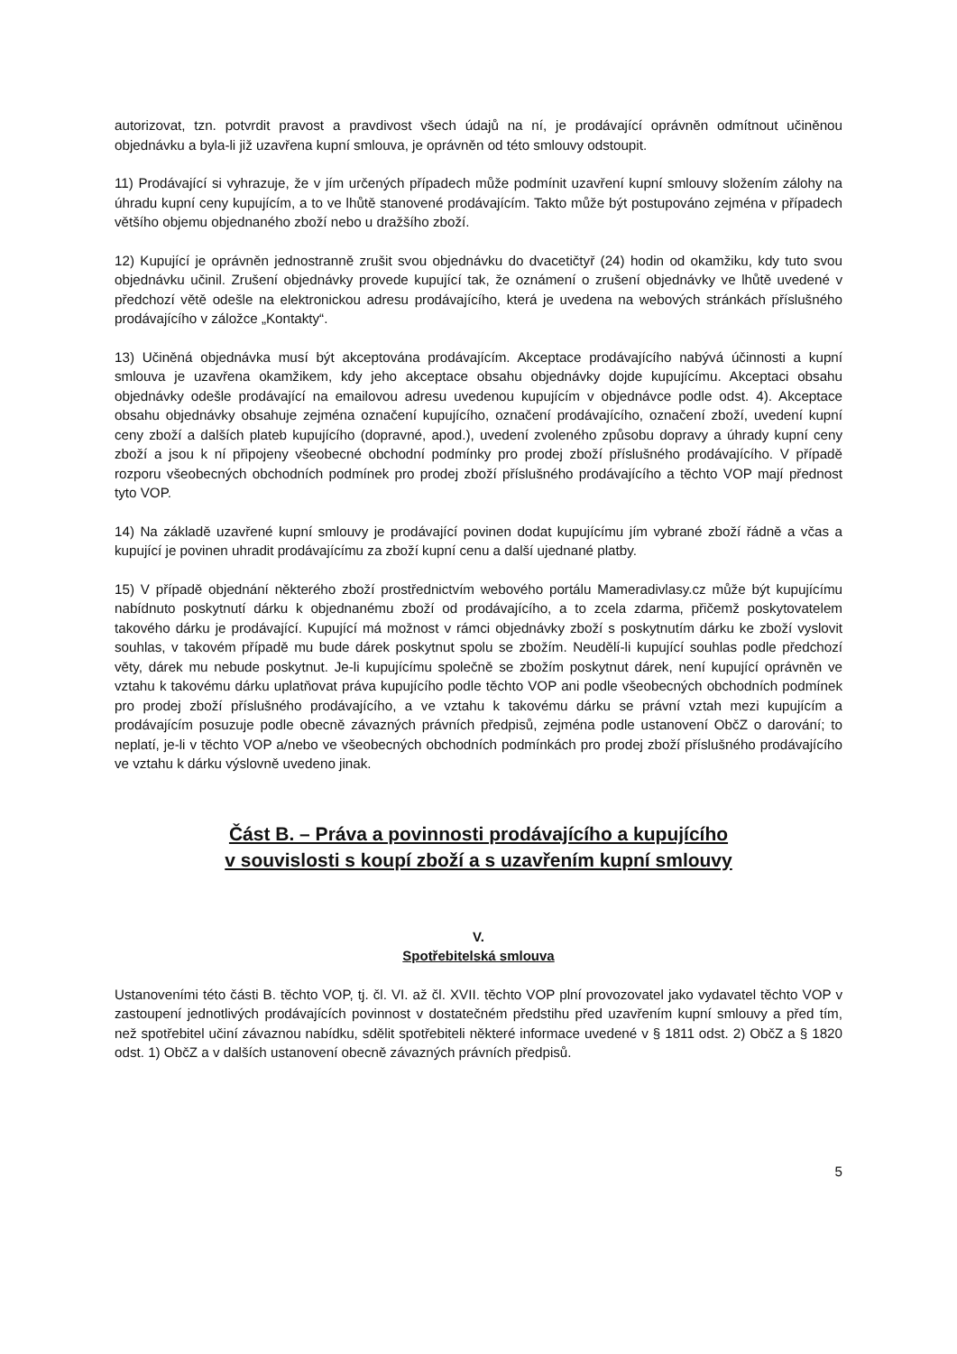autorizovat, tzn. potvrdit pravost a pravdivost všech údajů na ní, je prodávající oprávněn odmítnout učiněnou objednávku a byla-li již uzavřena kupní smlouva, je oprávněn od této smlouvy odstoupit.
11) Prodávající si vyhrazuje, že v jím určených případech může podmínit uzavření kupní smlouvy složením zálohy na úhradu kupní ceny kupujícím, a to ve lhůtě stanovené prodávajícím. Takto může být postupováno zejména v případech většího objemu objednaného zboží nebo u dražšího zboží.
12) Kupující je oprávněn jednostranně zrušit svou objednávku do dvacetičtyř (24) hodin od okamžiku, kdy tuto svou objednávku učinil. Zrušení objednávky provede kupující tak, že oznámení o zrušení objednávky ve lhůtě uvedené v předchozí větě odešle na elektronickou adresu prodávajícího, která je uvedena na webových stránkách příslušného prodávajícího v záložce „Kontakty“.
13) Učiněná objednávka musí být akceptována prodávajícím. Akceptace prodávajícího nabývá účinnosti a kupní smlouva je uzavřena okamžikem, kdy jeho akceptace obsahu objednávky dojde kupujícímu. Akceptaci obsahu objednávky odešle prodávající na emailovou adresu uvedenou kupujícím v objednávce podle odst. 4). Akceptace obsahu objednávky obsahuje zejména označení kupujícího, označení prodávajícího, označení zboží, uvedení kupní ceny zboží a dalších plateb kupujícího (dopravné, apod.), uvedení zvoleného způsobu dopravy a úhrady kupní ceny zboží a jsou k ní připojeny všeobecné obchodní podmínky pro prodej zboží příslušného prodávajícího. V případě rozporu všeobecných obchodních podmínek pro prodej zboží příslušného prodávajícího a těchto VOP mají přednost tyto VOP.
14) Na základě uzavřené kupní smlouvy je prodávající povinen dodat kupujícímu jím vybrané zboží řádně a včas a kupující je povinen uhradit prodávajícímu za zboží kupní cenu a další ujednané platby.
15) V případě objednání některého zboží prostřednictvím webového portálu Mameradivlasy.cz může být kupujícímu nabídnuto poskytnutí dárku k objednanému zboží od prodávajícího, a to zcela zdarma, přičemž poskytovatelem takového dárku je prodávající. Kupující má možnost v rámci objednávky zboží s poskytnutím dárku ke zboží vyslovit souhlas, v takovém případě mu bude dárek poskytnut spolu se zbožím. Neudělí-li kupující souhlas podle předchozí věty, dárek mu nebude poskytnut. Je-li kupujícímu společně se zbožím poskytnut dárek, není kupující oprávněn ve vztahu k takovému dárku uplatňovat práva kupujícího podle těchto VOP ani podle všeobecných obchodních podmínek pro prodej zboží příslušného prodávajícího, a ve vztahu k takovému dárku se právní vztah mezi kupujícím a prodávajícím posuzuje podle obecně závazných právních předpisů, zejména podle ustanovení ObčZ o darování; to neplatí, je-li v těchto VOP a/nebo ve všeobecných obchodních podmínkách pro prodej zboží příslušného prodávajícího ve vztahu k dárku výslovně uvedeno jinak.
Část B. – Práva a povinnosti prodávajícího a kupujícího
v souvislosti s koupí zboží a s uzavřením kupní smlouvy
V.
Spotřebitelská smlouva
Ustanoveními této části B. těchto VOP, tj. čl. VI. až čl. XVII. těchto VOP plní provozovatel jako vydavatel těchto VOP v zastoupení jednotlivých prodávajících povinnost v dostatečném předstihu před uzavřením kupní smlouvy a před tím, než spotřebitel učiní závaznou nabídku, sdělit spotřebiteli některé informace uvedené v § 1811 odst. 2) ObčZ a § 1820 odst. 1) ObčZ a v dalších ustanovení obecně závazných právních předpisů.
5